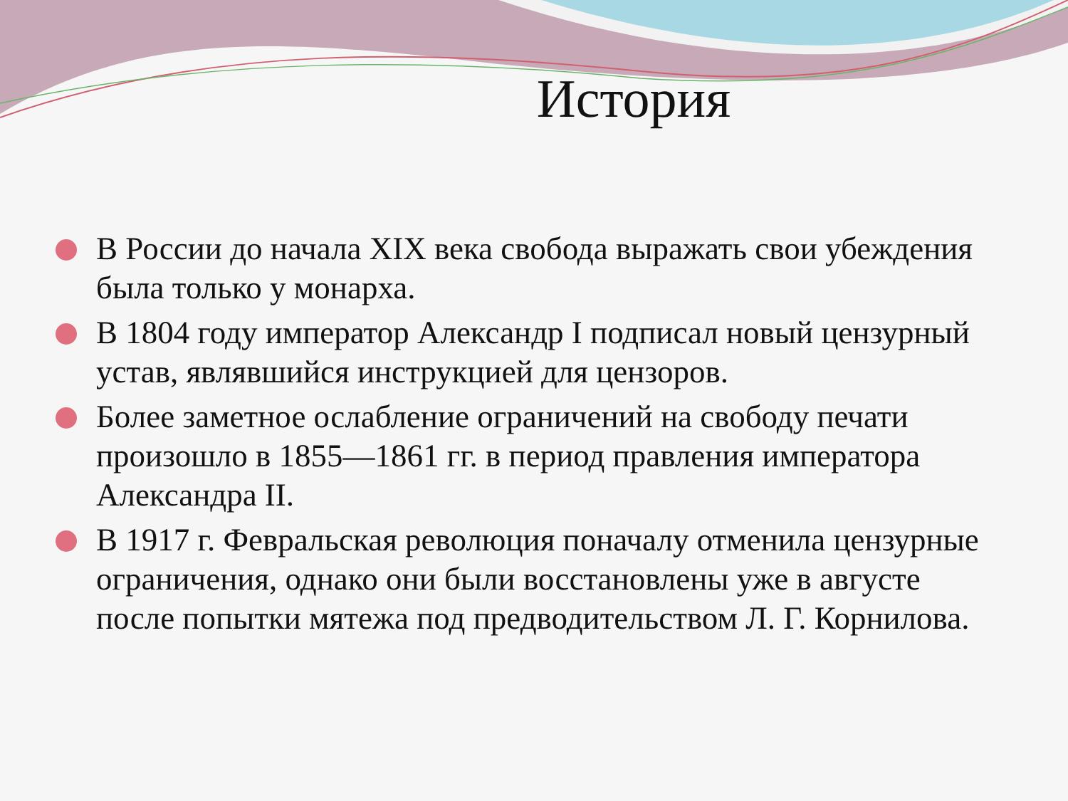История
В России до начала XIX века свобода выражать свои убеждения была только у монарха.
В 1804 году император Александр I подписал новый цензурный устав, являвшийся инструкцией для цензоров.
Более заметное ослабление ограничений на свободу печати произошло в 1855—1861 гг. в период правления императора Александра II.
В 1917 г. Февральская революция поначалу отменила цензурные ограничения, однако они были восстановлены уже в августе после попытки мятежа под предводительством Л. Г. Корнилова.